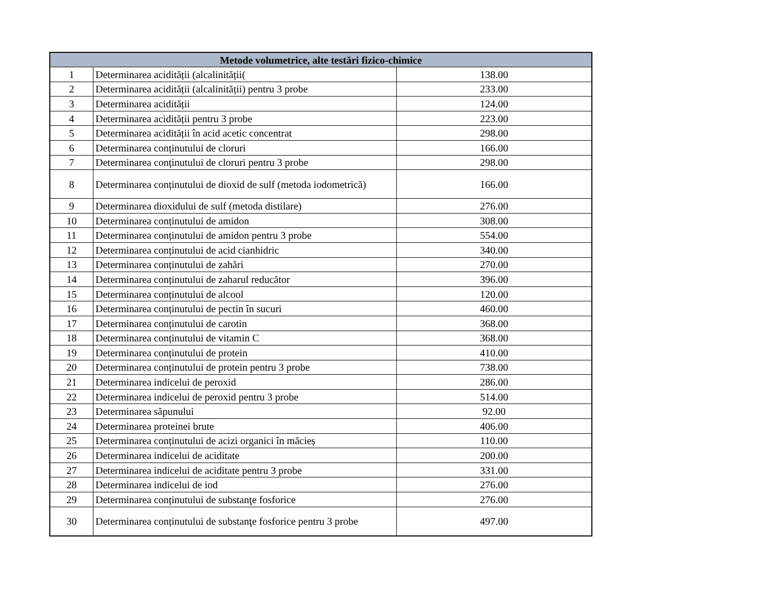| Metode volumetrice, alte testări fizico-chimice | | |
| --- | --- | --- |
| 1 | Determinarea acidității (alcalinității( | 138.00 |
| 2 | Determinarea acidității (alcalinității) pentru 3 probe | 233.00 |
| 3 | Determinarea acidității | 124.00 |
| 4 | Determinarea acidității pentru 3 probe | 223.00 |
| 5 | Determinarea acidității în acid acetic concentrat | 298.00 |
| 6 | Determinarea conținutului de cloruri | 166.00 |
| 7 | Determinarea conținutului de cloruri pentru 3 probe | 298.00 |
| 8 | Determinarea conținutului de dioxid de sulf (metoda iodometrică) | 166.00 |
| 9 | Determinarea dioxidului de sulf (metoda distilare) | 276.00 |
| 10 | Determinarea conținutului de amidon | 308.00 |
| 11 | Determinarea conținutului de amidon pentru 3 probe | 554.00 |
| 12 | Determinarea conținutului de acid cianhidric | 340.00 |
| 13 | Determinarea conținutului de zahări | 270.00 |
| 14 | Determinarea conținutului de zaharul reducător | 396.00 |
| 15 | Determinarea conținutului de alcool | 120.00 |
| 16 | Determinarea conținutului de pectin în sucuri | 460.00 |
| 17 | Determinarea conținutului de carotin | 368.00 |
| 18 | Determinarea conținutului de vitamin C | 368.00 |
| 19 | Determinarea conținutului de protein | 410.00 |
| 20 | Determinarea conținutului de protein pentru 3 probe | 738.00 |
| 21 | Determinarea indicelui de peroxid | 286.00 |
| 22 | Determinarea indicelui de peroxid pentru 3 probe | 514.00 |
| 23 | Determinarea săpunului | 92.00 |
| 24 | Determinarea proteinei brute | 406.00 |
| 25 | Determinarea conținutului de acizi organici în măcieș | 110.00 |
| 26 | Determinarea indicelui de aciditate | 200.00 |
| 27 | Determinarea indicelui de aciditate pentru 3 probe | 331.00 |
| 28 | Determinarea indicelui de iod | 276.00 |
| 29 | Determinarea conținutului de substanţe fosforice | 276.00 |
| 30 | Determinarea conținutului de substanţe fosforice pentru 3 probe | 497.00 |